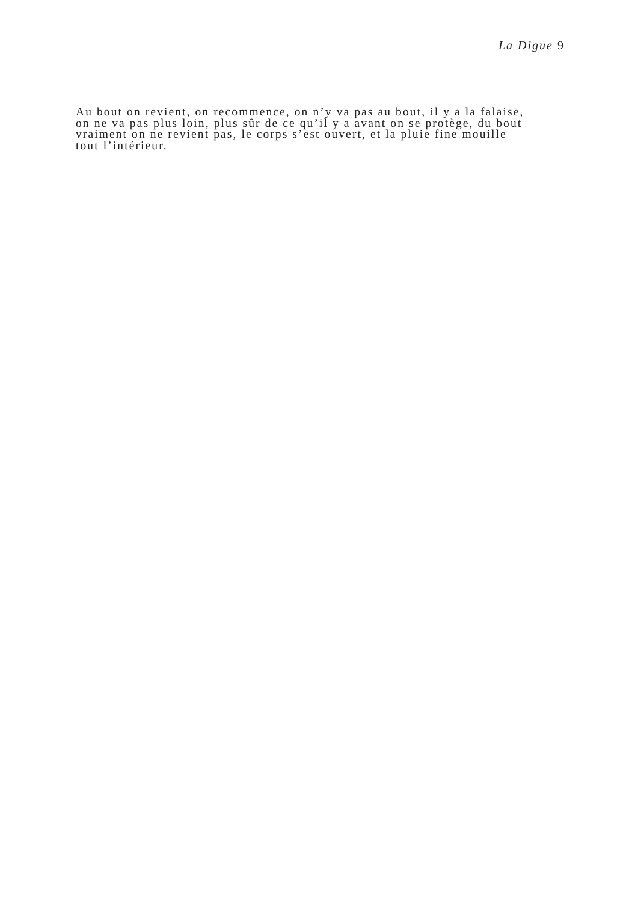La Digue 9
Au bout on revient, on recommence, on n’y va pas au bout, il y a la falaise,
on ne va pas plus loin, plus sûr de ce qu’il y a avant on se protège, du bout
vraiment on ne revient pas, le corps s’est ouvert, et la pluie fine mouille
tout l’intérieur.